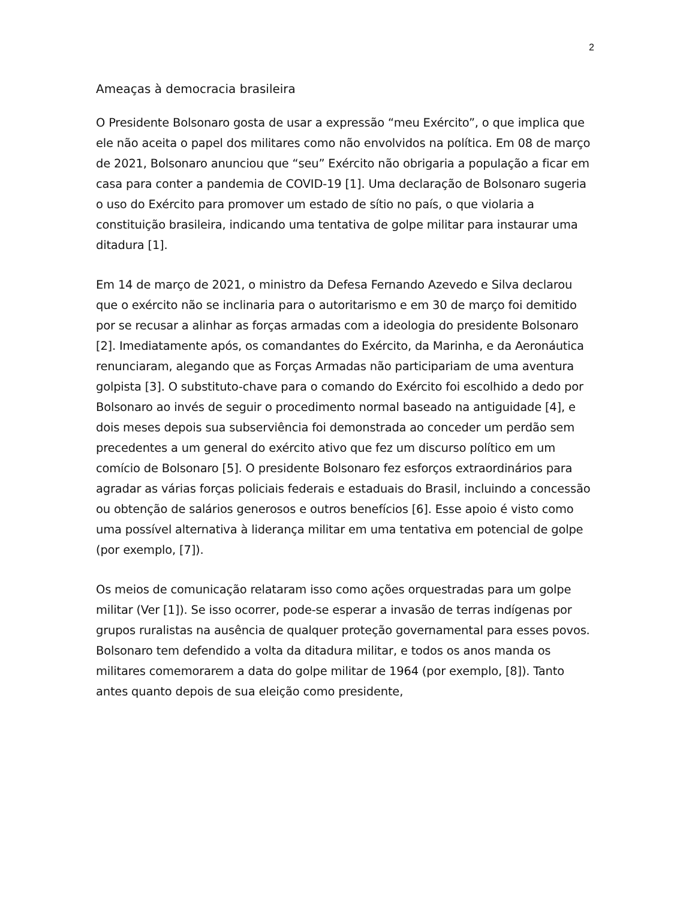2
Ameaças à democracia brasileira
O Presidente Bolsonaro gosta de usar a expressão “meu Exército”, o que implica que ele não aceita o papel dos militares como não envolvidos na política. Em 08 de março de 2021, Bolsonaro anunciou que “seu” Exército não obrigaria a população a ficar em casa para conter a pandemia de COVID-19 [1]. Uma declaração de Bolsonaro sugeria o uso do Exército para promover um estado de sítio no país, o que violaria a constituição brasileira, indicando uma tentativa de golpe militar para instaurar uma ditadura [1].
Em 14 de março de 2021, o ministro da Defesa Fernando Azevedo e Silva declarou que o exército não se inclinaria para o autoritarismo e em 30 de março foi demitido por se recusar a alinhar as forças armadas com a ideologia do presidente Bolsonaro [2]. Imediatamente após, os comandantes do Exército, da Marinha, e da Aeronáutica renunciaram, alegando que as Forças Armadas não participariam de uma aventura golpista [3]. O substituto-chave para o comando do Exército foi escolhido a dedo por Bolsonaro ao invés de seguir o procedimento normal baseado na antiguidade [4], e dois meses depois sua subserviência foi demonstrada ao conceder um perdão sem precedentes a um general do exército ativo que fez um discurso político em um comício de Bolsonaro [5]. O presidente Bolsonaro fez esforços extraordinários para agradar as várias forças policiais federais e estaduais do Brasil, incluindo a concessão ou obtenção de salários generosos e outros benefícios [6]. Esse apoio é visto como uma possível alternativa à liderança militar em uma tentativa em potencial de golpe (por exemplo, [7]).
Os meios de comunicação relataram isso como ações orquestradas para um golpe militar (Ver [1]). Se isso ocorrer, pode-se esperar a invasão de terras indígenas por grupos ruralistas na ausência de qualquer proteção governamental para esses povos. Bolsonaro tem defendido a volta da ditadura militar, e todos os anos manda os militares comemorarem a data do golpe militar de 1964 (por exemplo, [8]). Tanto antes quanto depois de sua eleição como presidente,